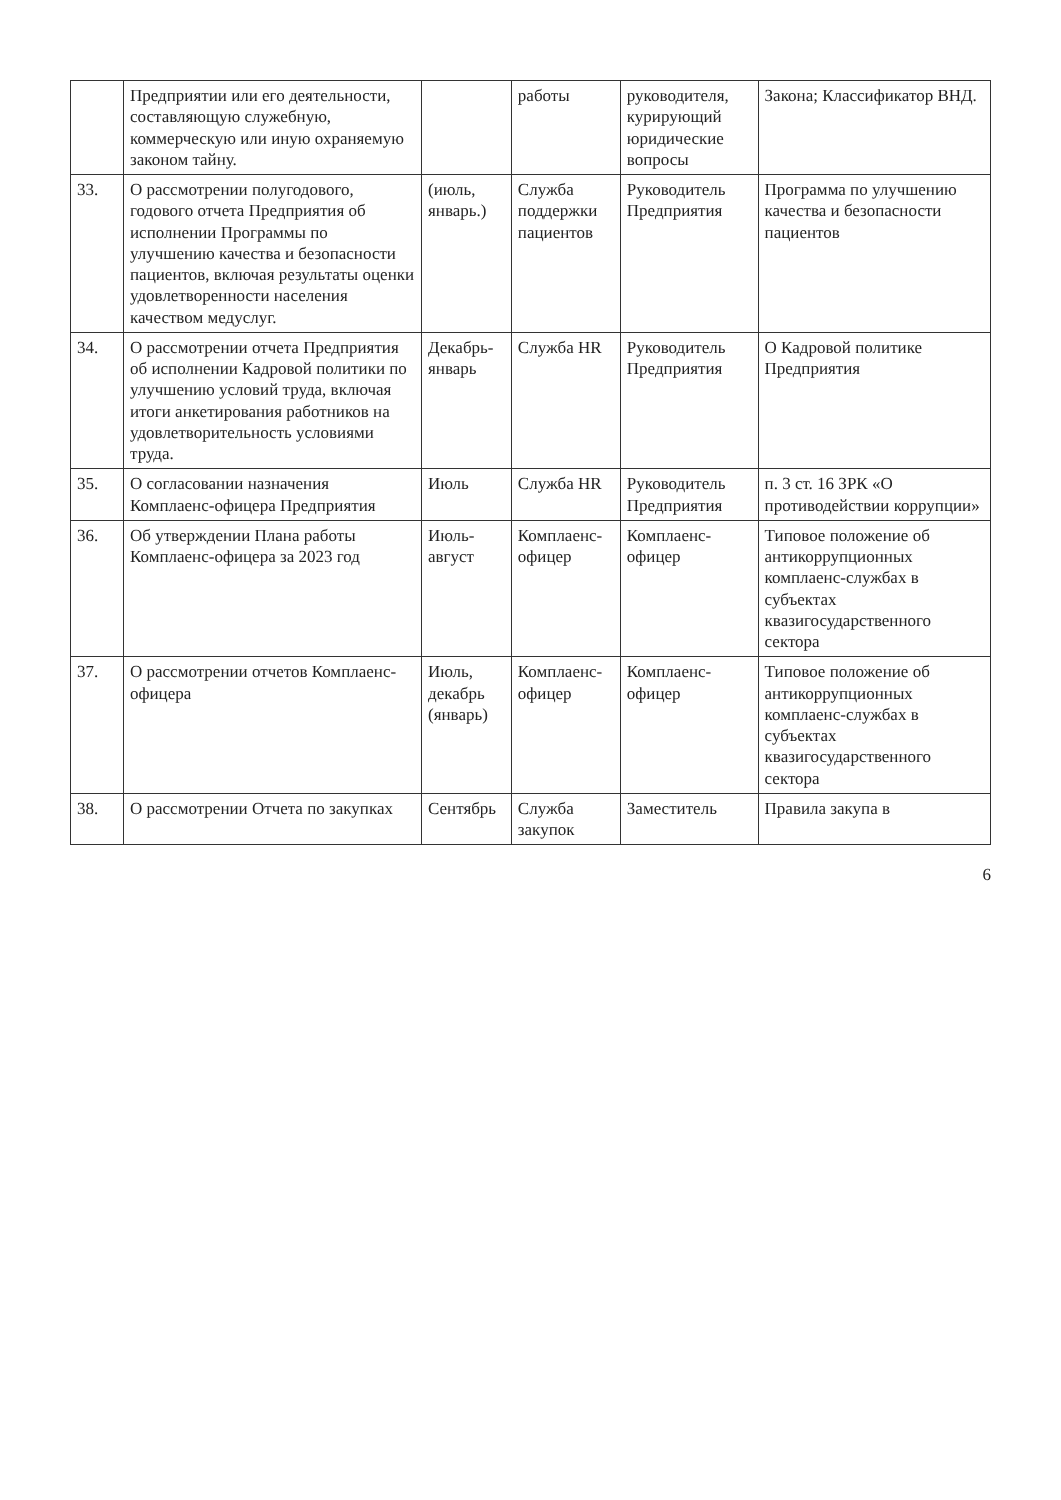| | Предприятии или его деятельности, составляющую служебную, коммерческую или иную охраняемую законом тайну. | | работы | руководителя, курирующий юридические вопросы | Закона; Классификатор ВНД. |
| 33. | О рассмотрении полугодового, годового отчета Предприятия об исполнении Программы по улучшению качества и безопасности пациентов, включая результаты оценки удовлетворенности населения качеством медуслуг. | (июль, январь.) | Служба поддержки пациентов | Руководитель Предприятия | Программа по улучшению качества и безопасности пациентов |
| 34. | О рассмотрении отчета Предприятия об исполнении Кадровой политики по улучшению условий труда, включая итоги анкетирования работников на удовлетворительность условиями труда. | Декабрь-январь | Служба HR | Руководитель Предприятия | О Кадровой политике Предприятия |
| 35. | О согласовании назначения Комплаенс-офицера Предприятия | Июль | Служба HR | Руководитель Предприятия | п. 3 ст. 16 ЗРК «О противодействии коррупции» |
| 36. | Об утверждении Плана работы Комплаенс-офицера за 2023 год | Июль-август | Комплаенс-офицер | Комплаенс-офицер | Типовое положение об антикоррупционных комплаенс-службах в субъектах квазигосударственного сектора |
| 37. | О рассмотрении отчетов Комплаенс-офицера | Июль, декабрь (январь) | Комплаенс-офицер | Комплаенс-офицер | Типовое положение об антикоррупционных комплаенс-службах в субъектах квазигосударственного сектора |
| 38. | О рассмотрении Отчета по закупках | Сентябрь | Служба закупок | Заместитель | Правила закупа в |
6